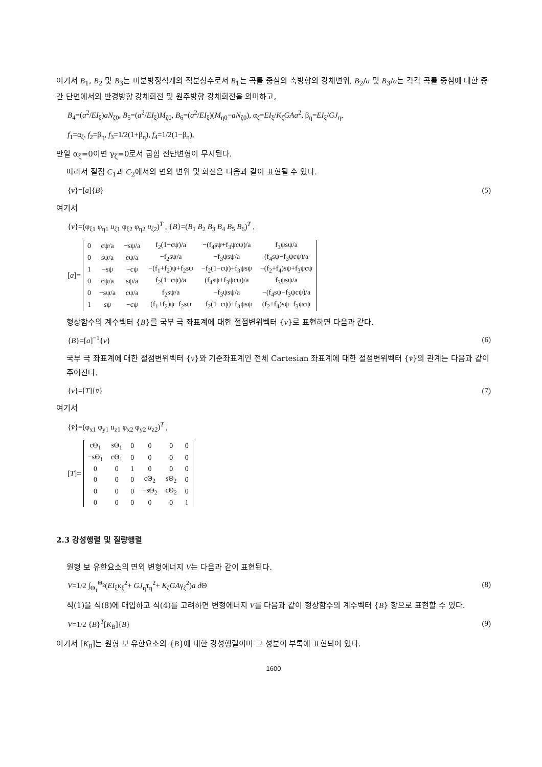여기서 B<sub>1</sub>, B<sub>2</sub> 및 B<sub>3</sub>는 미분방정식계의 적분상수로서 B<sub>1</sub>는 곡률 중심의 축방향의 강체변위, B<sub>2</sub>/a 및 B<sub>3</sub>/a는 각각 곡률 중심에 대한 중간 단면에서의 반경방향 강체회전 및 원주방향 강체회전을 의미하고,
B<sub>4</sub>=(a<sup>2</sup>/EI<sub>ξ</sub>)aN<sub>ζ0</sub>, B<sub>5</sub>=(a<sup>2</sup>/EI<sub>ξ</sub>)M<sub>ζ0</sub>, B<sub>6</sub>=(a<sup>2</sup>/EI<sub>ξ</sub>)(M<sub>η0</sub>−aN<sub>ζ0</sub>), α<sub>ζ</sub>=EI<sub>ξ</sub>/K<sub>ζ</sub>GAa<sup>2</sup>, β<sub>η</sub>=EI<sub>ξ</sub>/GJ<sub>η</sub>,
f<sub>1</sub>=α<sub>ζ</sub>, f<sub>2</sub>=β<sub>η</sub>, f<sub>3</sub>=1/2(1+β<sub>η</sub>), f<sub>4</sub>=1/2(1−β<sub>η</sub>),
만일 α<sub>ζ</sub>=0이면 γ<sub>ζ</sub>=0로서 굽힘 전단변형이 무시된다.
따라서 절점 C<sub>1</sub>과 C<sub>2</sub>에서의 면외 변위 및 회전은 다음과 같이 표현될 수 있다.
{v}=[a]{B} (5)
여기서
{v}=(φ<sub>ξ1</sub> φ<sub>η1</sub> u<sub>ζ1</sub> φ<sub>ξ2</sub> φ<sub>η2</sub> u<sub>ζ2</sub>)<sup>T</sup> , {B}=(B<sub>1</sub> B<sub>2</sub> B<sub>3</sub> B<sub>4</sub> B<sub>5</sub> B<sub>6</sub>)<sup>T</sup> ,
[a]=
| 0 | cψ/a | −sψ/a | f<sub>2</sub>(1−cψ)/a | −(f<sub>4</sub>sψ+f<sub>3</sub>ψcψ)/a | f<sub>3</sub>ψsψ/a |
| 0 | sψ/a | cψ/a | −f<sub>2</sub>sψ/a | −f<sub>3</sub>ψsψ/a | (f<sub>4</sub>sψ−f<sub>3</sub>ψcψ)/a |
| 1 | −sψ | −cψ | −(f<sub>1</sub>+f<sub>2</sub>)ψ+f<sub>2</sub>sψ | −f<sub>2</sub>(1−cψ)+f<sub>3</sub>ψsψ | −(f<sub>2</sub>+f<sub>4</sub>)sψ+f<sub>3</sub>ψcψ |
| 0 | cψ/a | sψ/a | f<sub>2</sub>(1−cψ)/a | (f<sub>4</sub>sψ+f<sub>3</sub>ψcψ)/a | f<sub>3</sub>ψsψ/a |
| 0 | −sψ/a | cψ/a | f<sub>2</sub>sψ/a | −f<sub>3</sub>ψsψ/a | −(f<sub>4</sub>sψ−f<sub>3</sub>ψcψ)/a |
| 1 | sψ | −cψ | (f<sub>1</sub>+f<sub>2</sub>)ψ−f<sub>2</sub>sψ | −f<sub>2</sub>(1−cψ)+f<sub>3</sub>ψsψ | (f<sub>2</sub>+f<sub>4</sub>)sψ−f<sub>3</sub>ψcψ |
형상함수의 계수벡터 {B}를 국부 극 좌표계에 대한 절점변위벡터 {v}로 표현하면 다음과 같다.
{B}=[a]<sup>−1</sup>{v} (6)
국부 극 좌표계에 대한 절점변위벡터 {v}와 기준좌표계인 전체 Cartesian 좌표계에 대한 절점변위벡터 {v̄}의 관계는 다음과 같이 주어진다.
{v}=[T]{v̄} (7)
여기서
{v̄}=(φ<sub>x1</sub> φ<sub>y1</sub> u<sub>z1</sub> φ<sub>x2</sub> φ<sub>y2</sub> u<sub>z2</sub>)<sup>T</sup> ,
[T]=
| cΘ<sub>1</sub> | sΘ<sub>1</sub> | 0 | 0 | 0 | 0 |
| −sΘ<sub>1</sub> | cΘ<sub>1</sub> | 0 | 0 | 0 | 0 |
| 0 | 0 | 1 | 0 | 0 | 0 |
| 0 | 0 | 0 | cΘ<sub>2</sub> | sΘ<sub>2</sub> | 0 |
| 0 | 0 | 0 | −sΘ<sub>2</sub> | cΘ<sub>2</sub> | 0 |
| 0 | 0 | 0 | 0 | 0 | 1 |
2.3 강성행렬 및 질량행렬
원형 보 유한요소의 면외 변형에너지 V는 다음과 같이 표현된다.
V=1/2 ∫<sub>Θ<sub>1</sub></sub><sup>Θ<sub>2</sub></sup>(EI<sub>ξ</sub>κ<sub>ξ</sub><sup>2</sup>+ GJ<sub>η</sub>τ<sub>η</sub><sup>2</sup>+ K<sub>ζ</sub>GAγ<sub>ζ</sub><sup>2</sup>)a d Θ (8)
식(1)을 식(8)에 대입하고 식(4)를 고려하면 변형에너지 V를 다음과 같이 형상함수의 계수벡터 {B} 항으로 표현할 수 있다.
V=1/2 {B}<sup>T</sup>[K<sub>B</sub>]{B} (9)
여기서 [K<sub>B</sub>]는 원형 보 유한요소의 {B}에 대한 강성행렬이며 그 성분이 부록에 표현되어 있다.
1600